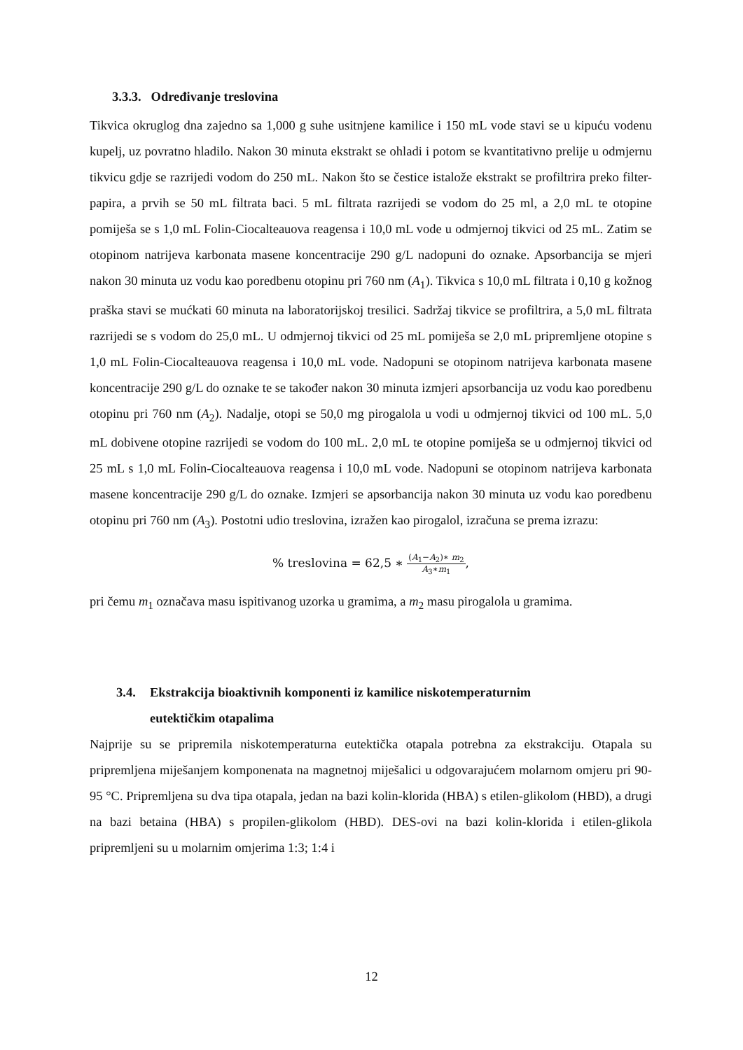3.3.3. Određivanje treslovina
Tikvica okruglog dna zajedno sa 1,000 g suhe usitnjene kamilice i 150 mL vode stavi se u kipuću vodenu kupelj, uz povratno hladilo. Nakon 30 minuta ekstrakt se ohladi i potom se kvantitativno prelije u odmjernu tikvicu gdje se razrijedi vodom do 250 mL. Nakon što se čestice istalože ekstrakt se profiltrira preko filter-papira, a prvih se 50 mL filtrata baci. 5 mL filtrata razrijedi se vodom do 25 ml, a 2,0 mL te otopine pomiješa se s 1,0 mL Folin-Ciocalteauova reagensa i 10,0 mL vode u odmjernoj tikvici od 25 mL. Zatim se otopinom natrijeva karbonata masene koncentracije 290 g/L nadopuni do oznake. Apsorbancija se mjeri nakon 30 minuta uz vodu kao poredbenu otopinu pri 760 nm (A<sub>1</sub>). Tikvica s 10,0 mL filtrata i 0,10 g kožnog praška stavi se mućkati 60 minuta na laboratorijskoj tresilici. Sadržaj tikvice se profiltrira, a 5,0 mL filtrata razrijedi se s vodom do 25,0 mL. U odmjernoj tikvici od 25 mL pomiješa se 2,0 mL pripremljene otopine s 1,0 mL Folin-Ciocalteauova reagensa i 10,0 mL vode. Nadopuni se otopinom natrijeva karbonata masene koncentracije 290 g/L do oznake te se također nakon 30 minuta izmjeri apsorbancija uz vodu kao poredbenu otopinu pri 760 nm (A<sub>2</sub>). Nadalje, otopi se 50,0 mg pirogalola u vodi u odmjernoj tikvici od 100 mL. 5,0 mL dobivene otopine razrijedi se vodom do 100 mL. 2,0 mL te otopine pomiješa se u odmjernoj tikvici od 25 mL s 1,0 mL Folin-Ciocalteauova reagensa i 10,0 mL vode. Nadopuni se otopinom natrijeva karbonata masene koncentracije 290 g/L do oznake. Izmjeri se apsorbancija nakon 30 minuta uz vodu kao poredbenu otopinu pri 760 nm (A<sub>3</sub>). Postotni udio treslovina, izražen kao pirogalol, izračuna se prema izrazu:
% treslovina = 62,5 ∗ (A<sub>1</sub>−A<sub>2</sub>)∗ m<sub>2</sub> A<sub>3</sub>∗m<sub>1</sub>,
pri čemu m<sub>1</sub> označava masu ispitivanog uzorka u gramima, a m<sub>2</sub> masu pirogalola u gramima.
3.4. Ekstrakcija bioaktivnih komponenti iz kamilice niskotemperaturnim
eutektičkim otapalima
Najprije su se pripremila niskotemperaturna eutektička otapala potrebna za ekstrakciju. Otapala su pripremljena miješanjem komponenata na magnetnoj miješalici u odgovarajućem molarnom omjeru pri 90-95 °C. Pripremljena su dva tipa otapala, jedan na bazi kolin-klorida (HBA) s etilen-glikolom (HBD), a drugi na bazi betaina (HBA) s propilen-glikolom (HBD). DES-ovi na bazi kolin-klorida i etilen-glikola pripremljeni su u molarnim omjerima 1:3; 1:4 i
12